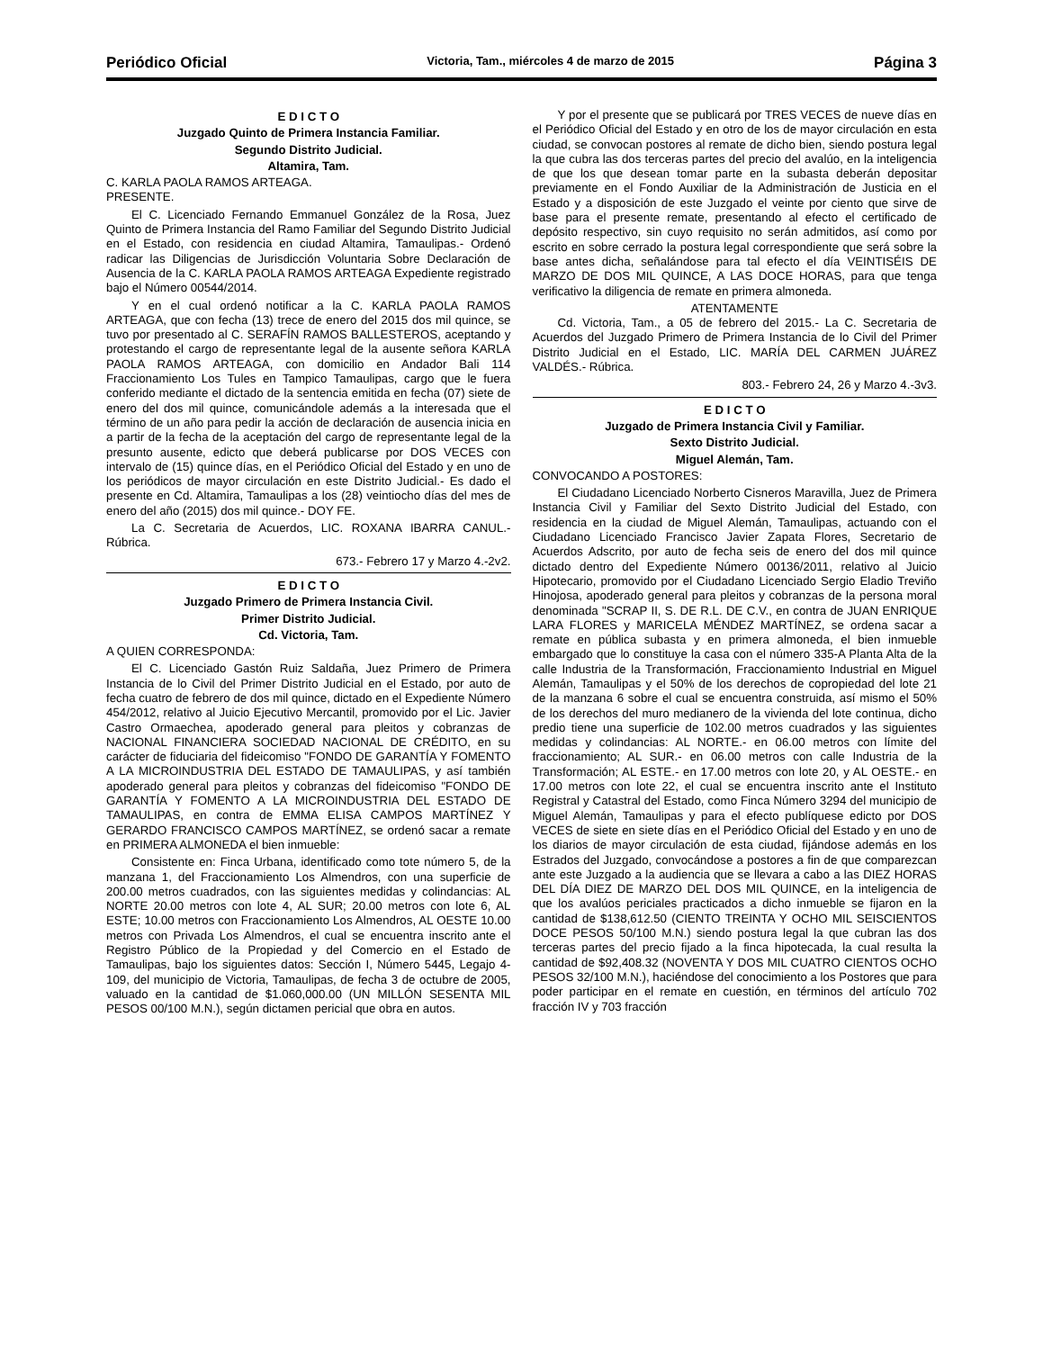Periódico Oficial Victoria, Tam., miércoles 4 de marzo de 2015 Página 3
E D I C T O
Juzgado Quinto de Primera Instancia Familiar.
Segundo Distrito Judicial.
Altamira, Tam.
C. KARLA PAOLA RAMOS ARTEAGA.
PRESENTE.
El C. Licenciado Fernando Emmanuel González de la Rosa, Juez Quinto de Primera Instancia del Ramo Familiar del Segundo Distrito Judicial en el Estado, con residencia en ciudad Altamira, Tamaulipas.- Ordenó radicar las Diligencias de Jurisdicción Voluntaria Sobre Declaración de Ausencia de la C. KARLA PAOLA RAMOS ARTEAGA Expediente registrado bajo el Número 00544/2014.
Y en el cual ordenó notificar a la C. KARLA PAOLA RAMOS ARTEAGA, que con fecha (13) trece de enero del 2015 dos mil quince, se tuvo por presentado al C. SERAFÍN RAMOS BALLESTEROS, aceptando y protestando el cargo de representante legal de la ausente señora KARLA PAOLA RAMOS ARTEAGA, con domicilio en Andador Bali 114 Fraccionamiento Los Tules en Tampico Tamaulipas, cargo que le fuera conferido mediante el dictado de la sentencia emitida en fecha (07) siete de enero del dos mil quince, comunicándole además a la interesada que el término de un año para pedir la acción de declaración de ausencia inicia en a partir de la fecha de la aceptación del cargo de representante legal de la presunto ausente, edicto que deberá publicarse por DOS VECES con intervalo de (15) quince días, en el Periódico Oficial del Estado y en uno de los periódicos de mayor circulación en este Distrito Judicial.- Es dado el presente en Cd. Altamira, Tamaulipas a los (28) veintiocho días del mes de enero del año (2015) dos mil quince.- DOY FE.
La C. Secretaria de Acuerdos, LIC. ROXANA IBARRA CANUL.- Rúbrica.
673.- Febrero 17 y Marzo 4.-2v2.
E D I C T O
Juzgado Primero de Primera Instancia Civil.
Primer Distrito Judicial.
Cd. Victoria, Tam.
A QUIEN CORRESPONDA:
El C. Licenciado Gastón Ruiz Saldaña, Juez Primero de Primera Instancia de lo Civil del Primer Distrito Judicial en el Estado, por auto de fecha cuatro de febrero de dos mil quince, dictado en el Expediente Número 454/2012, relativo al Juicio Ejecutivo Mercantil, promovido por el Lic. Javier Castro Ormaechea, apoderado general para pleitos y cobranzas de NACIONAL FINANCIERA SOCIEDAD NACIONAL DE CRÉDITO, en su carácter de fiduciaria del fideicomiso "FONDO DE GARANTÍA Y FOMENTO A LA MICROINDUSTRIA DEL ESTADO DE TAMAULIPAS, y así también apoderado general para pleitos y cobranzas del fideicomiso "FONDO DE GARANTÍA Y FOMENTO A LA MICROINDUSTRIA DEL ESTADO DE TAMAULIPAS, en contra de EMMA ELISA CAMPOS MARTÍNEZ Y GERARDO FRANCISCO CAMPOS MARTÍNEZ, se ordenó sacar a remate en PRIMERA ALMONEDA el bien inmueble:
Consistente en: Finca Urbana, identificado como tote número 5, de la manzana 1, del Fraccionamiento Los Almendros, con una superficie de 200.00 metros cuadrados, con las siguientes medidas y colindancias: AL NORTE 20.00 metros con lote 4, AL SUR; 20.00 metros con lote 6, AL ESTE; 10.00 metros con Fraccionamiento Los Almendros, AL OESTE 10.00 metros con Privada Los Almendros, el cual se encuentra inscrito ante el Registro Público de la Propiedad y del Comercio en el Estado de Tamaulipas, bajo los siguientes datos: Sección I, Número 5445, Legajo 4-109, del municipio de Victoria, Tamaulipas, de fecha 3 de octubre de 2005, valuado en la cantidad de $1.060,000.00 (UN MILLÓN SESENTA MIL PESOS 00/100 M.N.), según dictamen pericial que obra en autos.
Y por el presente que se publicará por TRES VECES de nueve días en el Periódico Oficial del Estado y en otro de los de mayor circulación en esta ciudad, se convocan postores al remate de dicho bien, siendo postura legal la que cubra las dos terceras partes del precio del avalúo, en la inteligencia de que los que desean tomar parte en la subasta deberán depositar previamente en el Fondo Auxiliar de la Administración de Justicia en el Estado y a disposición de este Juzgado el veinte por ciento que sirve de base para el presente remate, presentando al efecto el certificado de depósito respectivo, sin cuyo requisito no serán admitidos, así como por escrito en sobre cerrado la postura legal correspondiente que será sobre la base antes dicha, señalándose para tal efecto el día VEINTISÉIS DE MARZO DE DOS MIL QUINCE, A LAS DOCE HORAS, para que tenga verificativo la diligencia de remate en primera almoneda.
ATENTAMENTE
Cd. Victoria, Tam., a 05 de febrero del 2015.- La C. Secretaria de Acuerdos del Juzgado Primero de Primera Instancia de lo Civil del Primer Distrito Judicial en el Estado, LIC. MARÍA DEL CARMEN JUÁREZ VALDÉS.- Rúbrica.
803.- Febrero 24, 26 y Marzo 4.-3v3.
E D I C T O
Juzgado de Primera Instancia Civil y Familiar.
Sexto Distrito Judicial.
Miguel Alemán, Tam.
CONVOCANDO A POSTORES:
El Ciudadano Licenciado Norberto Cisneros Maravilla, Juez de Primera Instancia Civil y Familiar del Sexto Distrito Judicial del Estado, con residencia en la ciudad de Miguel Alemán, Tamaulipas, actuando con el Ciudadano Licenciado Francisco Javier Zapata Flores, Secretario de Acuerdos Adscrito, por auto de fecha seis de enero del dos mil quince dictado dentro del Expediente Número 00136/2011, relativo al Juicio Hipotecario, promovido por el Ciudadano Licenciado Sergio Eladio Treviño Hinojosa, apoderado general para pleitos y cobranzas de la persona moral denominada "SCRAP II, S. DE R.L. DE C.V., en contra de JUAN ENRIQUE LARA FLORES y MARICELA MÉNDEZ MARTÍNEZ, se ordena sacar a remate en pública subasta y en primera almoneda, el bien inmueble embargado que lo constituye la casa con el número 335-A Planta Alta de la calle Industria de la Transformación, Fraccionamiento Industrial en Miguel Alemán, Tamaulipas y el 50% de los derechos de copropiedad del lote 21 de la manzana 6 sobre el cual se encuentra construida, así mismo el 50% de los derechos del muro medianero de la vivienda del lote continua, dicho predio tiene una superficie de 102.00 metros cuadrados y las siguientes medidas y colindancias: AL NORTE.- en 06.00 metros con límite del fraccionamiento; AL SUR.- en 06.00 metros con calle Industria de la Transformación; AL ESTE.- en 17.00 metros con lote 20, y AL OESTE.- en 17.00 metros con lote 22, el cual se encuentra inscrito ante el Instituto Registral y Catastral del Estado, como Finca Número 3294 del municipio de Miguel Alemán, Tamaulipas y para el efecto publíquese edicto por DOS VECES de siete en siete días en el Periódico Oficial del Estado y en uno de los diarios de mayor circulación de esta ciudad, fijándose además en los Estrados del Juzgado, convocándose a postores a fin de que comparezcan ante este Juzgado a la audiencia que se llevara a cabo a las DIEZ HORAS DEL DÍA DIEZ DE MARZO DEL DOS MIL QUINCE, en la inteligencia de que los avalúos periciales practicados a dicho inmueble se fijaron en la cantidad de $138,612.50 (CIENTO TREINTA Y OCHO MIL SEISCIENTOS DOCE PESOS 50/100 M.N.) siendo postura legal la que cubran las dos terceras partes del precio fijado a la finca hipotecada, la cual resulta la cantidad de $92,408.32 (NOVENTA Y DOS MIL CUATRO CIENTOS OCHO PESOS 32/100 M.N.), haciéndose del conocimiento a los Postores que para poder participar en el remate en cuestión, en términos del artículo 702 fracción IV y 703 fracción